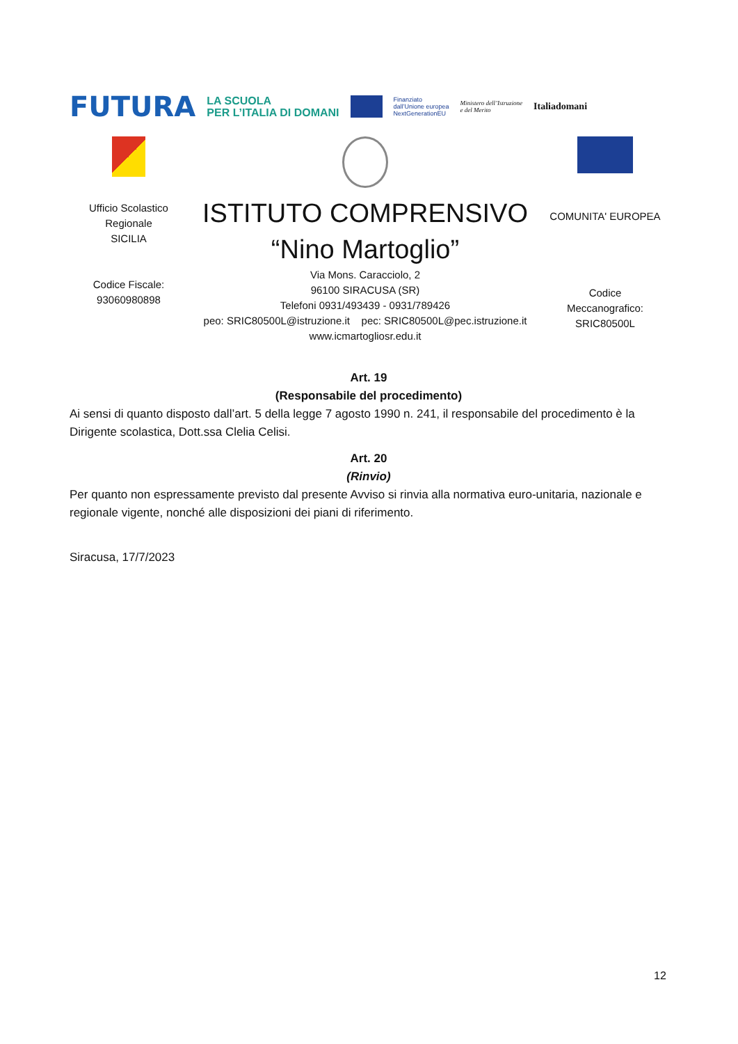FUTURA LA SCUOLA
PER L’ITALIA DI DOMANI Finanziato
dall’Unione europea
NextGenerationEU Ministero dell’Istruzione
e del Merito Italiadomani
Ufficio Scolastico
Regionale
SICILIA
Codice Fiscale:
93060980898
ISTITUTO COMPRENSIVO
“Nino Martoglio”
Via Mons. Caracciolo, 2
96100 SIRACUSA (SR)
Telefoni 0931/493439 - 0931/789426
peo: SRIC80500L@istruzione.it pec: SRIC80500L@pec.istruzione.it
www.icmartogliosr.edu.it
COMUNITA' EUROPEA
Codice
Meccanografico:
SRIC80500L
Art. 19
(Responsabile del procedimento)
Ai sensi di quanto disposto dall’art. 5 della legge 7 agosto 1990 n. 241, il responsabile del procedimento è la Dirigente scolastica, Dott.ssa Clelia Celisi.
Art. 20
(Rinvio)
Per quanto non espressamente previsto dal presente Avviso si rinvia alla normativa euro-unitaria, nazionale e regionale vigente, nonché alle disposizioni dei piani di riferimento.
Siracusa, 17/7/2023
12